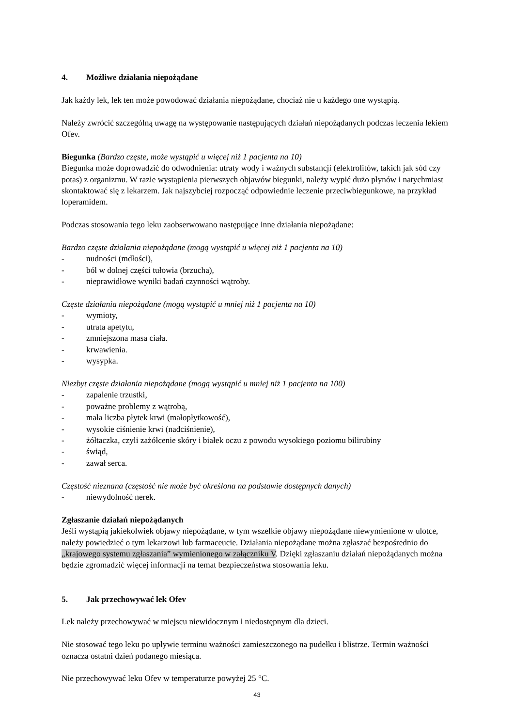4. Możliwe działania niepożądane
Jak każdy lek, lek ten może powodować działania niepożądane, chociaż nie u każdego one wystąpią.
Należy zwrócić szczególną uwagę na występowanie następujących działań niepożądanych podczas leczenia lekiem Ofev.
Biegunka (Bardzo częste, może wystąpić u więcej niż 1 pacjenta na 10)
Biegunka może doprowadzić do odwodnienia: utraty wody i ważnych substancji (elektrolitów, takich jak sód czy potas) z organizmu. W razie wystąpienia pierwszych objawów biegunki, należy wypić dużo płynów i natychmiast skontaktować się z lekarzem. Jak najszybciej rozpocząć odpowiednie leczenie przeciwbiegunkowe, na przykład loperamidem.
Podczas stosowania tego leku zaobserwowano następujące inne działania niepożądane:
Bardzo częste działania niepożądane (mogą wystąpić u więcej niż 1 pacjenta na 10)
- nudności (mdłości),
- ból w dolnej części tułowia (brzucha),
- nieprawidłowe wyniki badań czynności wątroby.
Częste działania niepożądane (mogą wystąpić u mniej niż 1 pacjenta na 10)
- wymioty,
- utrata apetytu,
- zmniejszona masa ciała.
- krwawienia.
- wysypka.
Niezbyt częste działania niepożądane (mogą wystąpić u mniej niż 1 pacjenta na 100)
- zapalenie trzustki,
- poważne problemy z wątrobą,
- mała liczba płytek krwi (małopłytkowość),
- wysokie ciśnienie krwi (nadciśnienie),
- żółtaczka, czyli zażółcenie skóry i białek oczu z powodu wysokiego poziomu bilirubiny
- świąd,
- zawał serca.
Częstość nieznana (częstość nie może być określona na podstawie dostępnych danych)
- niewydolność nerek.
Zgłaszanie działań niepożądanych
Jeśli wystąpią jakiekolwiek objawy niepożądane, w tym wszelkie objawy niepożądane niewymienione w ulotce, należy powiedzieć o tym lekarzowi lub farmaceucie. Działania niepożądane można zgłaszać bezpośrednio do „krajowego systemu zgłaszania” wymienionego w załączniku V. Dzięki zgłaszaniu działań niepożądanych można będzie zgromadzić więcej informacji na temat bezpieczeństwa stosowania leku.
5. Jak przechowywać lek Ofev
Lek należy przechowywać w miejscu niewidocznym i niedostępnym dla dzieci.
Nie stosować tego leku po upływie terminu ważności zamieszczonego na pudełku i blistrze. Termin ważności oznacza ostatni dzień podanego miesiąca.
Nie przechowywać leku Ofev w temperaturze powyżej 25 °C.
43